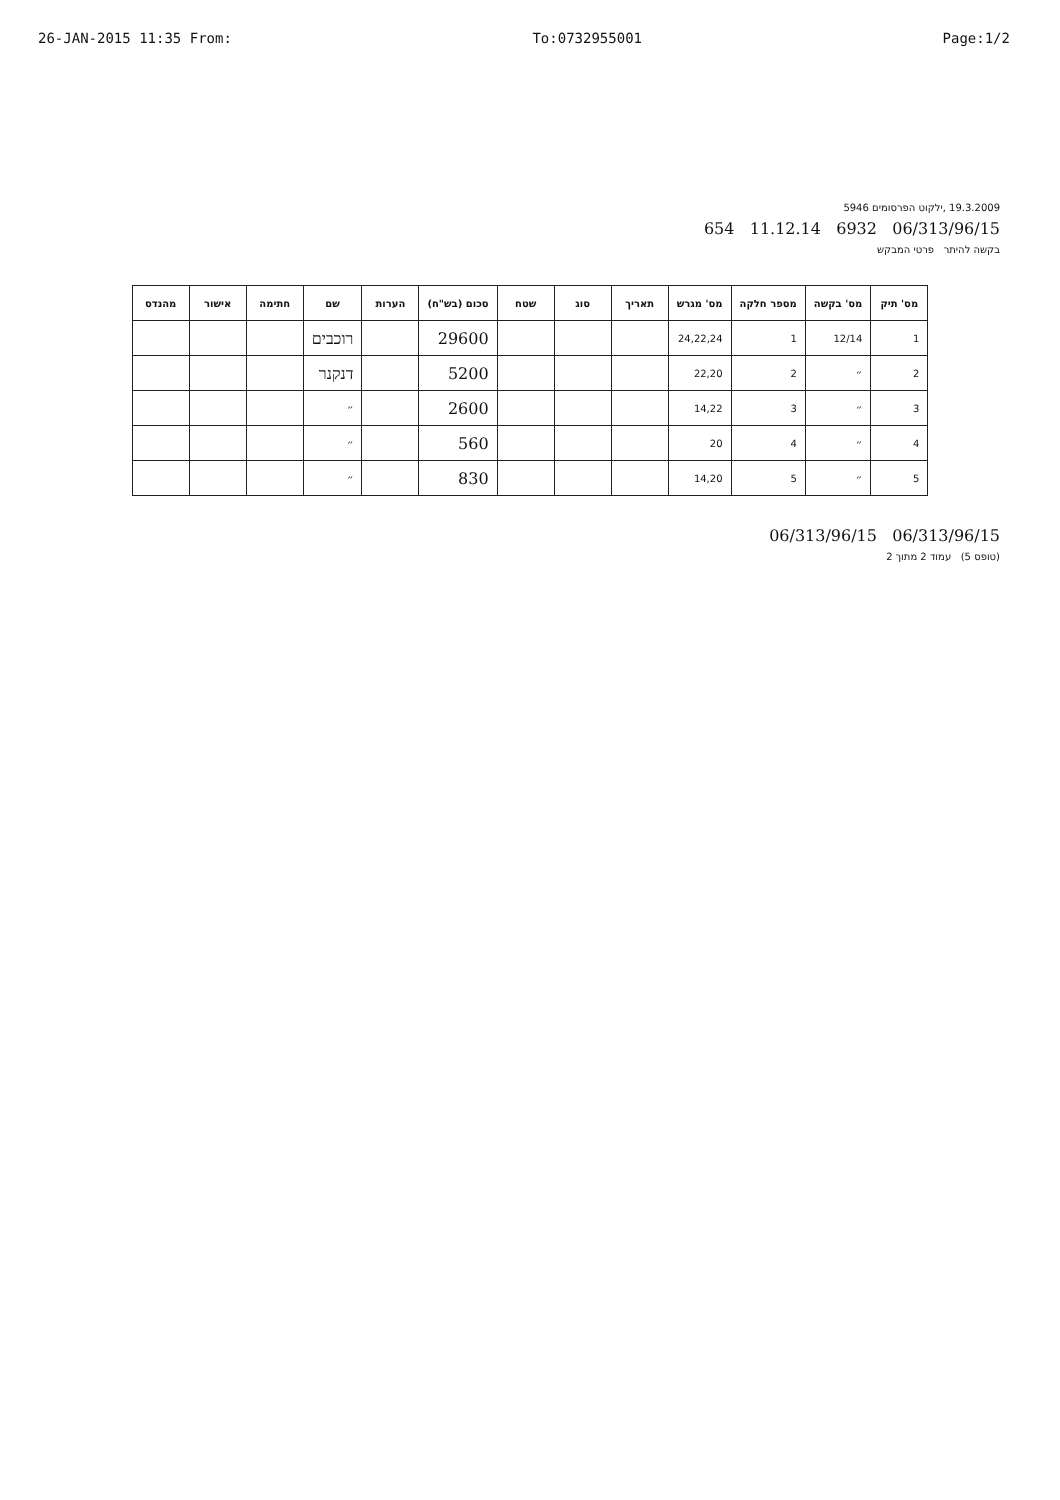26-JAN-2015 11:35 From: To:0732955001 Page:1/2
19.3.2009 ,ילקוט הפרסומים 5946
06/313/96/15 6932 11.12.14 654
בקשה להיתר פרטי המבקש
| מס' תיק | מס' בקשה | מספר חלקה | מס' מגרש | תאריך | סוג | שטח | סכום (בש"ח) | הערות | שם | חתימה | אישור | מהנדס |
| --- | --- | --- | --- | --- | --- | --- | --- | --- | --- | --- | --- | --- |
| 1 | 12/14 | 1 | 24,22,24 | | | | 29600 | | רוכבים | | | |
| 2 | ״ | 2 | 22,20 | | | | 5200 | | דנקנר | | | |
| 3 | ״ | 3 | 14,22 | | | | 2600 | | ״ | | | |
| 4 | ״ | 4 | 20 | | | | 560 | | ״ | | | |
| 5 | ״ | 5 | 14,20 | | | | 830 | | ״ | | | |
06/313/96/15 06/313/96/15
(טופס 5) עמוד 2 מתוך 2